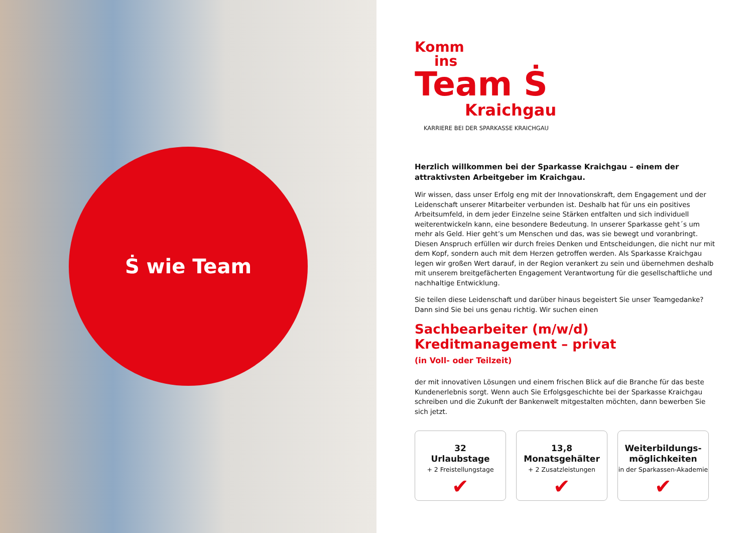Ṡ wie Team
Komm
ins
Team Ṡ
Kraichgau
KARRIERE BEI DER SPARKASSE KRAICHGAU
Herzlich willkommen bei der Sparkasse Kraichgau – einem der attraktivsten Arbeitgeber im Kraichgau.
Wir wissen, dass unser Erfolg eng mit der Innovationskraft, dem Engagement und der Leidenschaft unserer Mitarbeiter verbunden ist. Deshalb hat für uns ein positives Arbeitsumfeld, in dem jeder Einzelne seine Stärken entfalten und sich individuell weiterentwickeln kann, eine besondere Bedeutung. In unserer Sparkasse geht´s um mehr als Geld. Hier geht’s um Menschen und das, was sie bewegt und voranbringt. Diesen Anspruch erfüllen wir durch freies Denken und Entscheidungen, die nicht nur mit dem Kopf, sondern auch mit dem Herzen getroffen werden. Als Sparkasse Kraichgau legen wir großen Wert darauf, in der Region verankert zu sein und übernehmen deshalb mit unserem breitgefächerten Engagement Verantwortung für die gesellschaftliche und nachhaltige Entwicklung.
Sie teilen diese Leidenschaft und darüber hinaus begeistert Sie unser Teamgedanke?
Dann sind Sie bei uns genau richtig. Wir suchen einen
Sachbearbeiter (m/w/d)
Kreditmanagement – privat
(in Voll- oder Teilzeit)
der mit innovativen Lösungen und einem frischen Blick auf die Branche für das beste Kundenerlebnis sorgt. Wenn auch Sie Erfolgsgeschichte bei der Sparkasse Kraichgau schreiben und die Zukunft der Bankenwelt mitgestalten möchten, dann bewerben Sie sich jetzt.
32
Urlaubstage
+ 2 Freistellungstage
✔
13,8
Monatsgehälter
+ 2 Zusatzleistungen
✔
Weiterbildungs-
möglichkeiten
in der Sparkassen-Akademie
✔